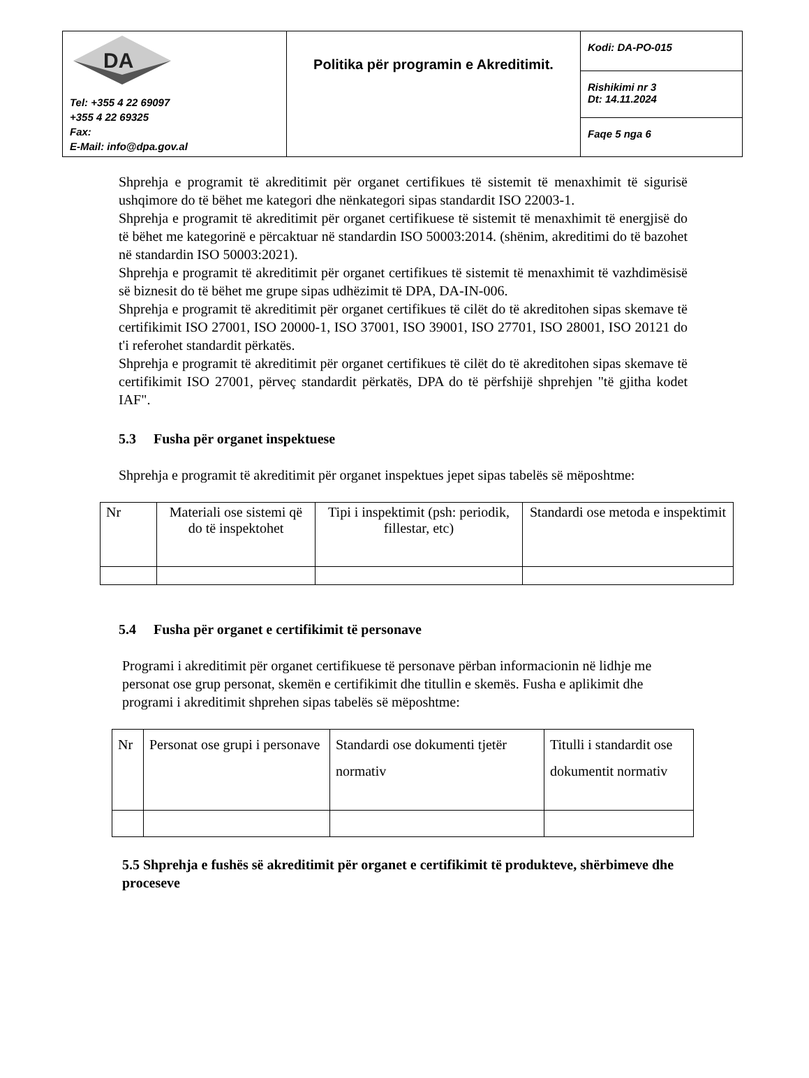| DA Tel: +355 4 22 69097 +355 4 22 69325 Fax: E-Mail: info@dpa.gov.al | Politika për programin e Akreditimit. | Kodi: DA-PO-015 |
| | | Rishikimi nr 3 Dt: 14.11.2024 |
| | | Faqe 5 nga 6 |
Shprehja e programit të akreditimit për organet certifikues të sistemit të menaxhimit të sigurisë ushqimore do të bëhet me kategori dhe nënkategori sipas standardit ISO 22003-1.
Shprehja e programit të akreditimit për organet certifikuese të sistemit të menaxhimit të energjisë do të bëhet me kategorinë e përcaktuar në standardin ISO 50003:2014. (shënim, akreditimi do të bazohet në standardin ISO 50003:2021).
Shprehja e programit të akreditimit për organet certifikues të sistemit të menaxhimit të vazhdimësisë së biznesit do të bëhet me grupe sipas udhëzimit të DPA, DA-IN-006.
Shprehja e programit të akreditimit për organet certifikues të cilët do të akreditohen sipas skemave të certifikimit ISO 27001, ISO 20000-1, ISO 37001, ISO 39001, ISO 27701, ISO 28001, ISO 20121 do t'i referohet standardit përkatës.
Shprehja e programit të akreditimit për organet certifikues të cilët do të akreditohen sipas skemave të certifikimit ISO 27001, përveç standardit përkatës, DPA do të përfshijë shprehjen "të gjitha kodet IAF".
5.3 Fusha për organet inspektuese
Shprehja e programit të akreditimit për organet inspektues jepet sipas tabelës së mëposhtme:
| Nr | Materiali ose sistemi që do të inspektohet | Tipi i inspektimit (psh: periodik, fillestar, etc) | Standardi ose metoda e inspektimit |
5.4 Fusha për organet e certifikimit të personave
Programi i akreditimit për organet certifikuese të personave përban informacionin në lidhje me personat ose grup personat, skemën e certifikimit dhe titullin e skemës. Fusha e aplikimit dhe programi i akreditimit shprehen sipas tabelës së mëposhtme:
| Nr | Personat ose grupi i personave | Standardi ose dokumenti tjetër normativ | Titulli i standardit ose dokumentit normativ |
5.5 Shprehja e fushës së akreditimit për organet e certifikimit të produkteve, shërbimeve dhe proceseve